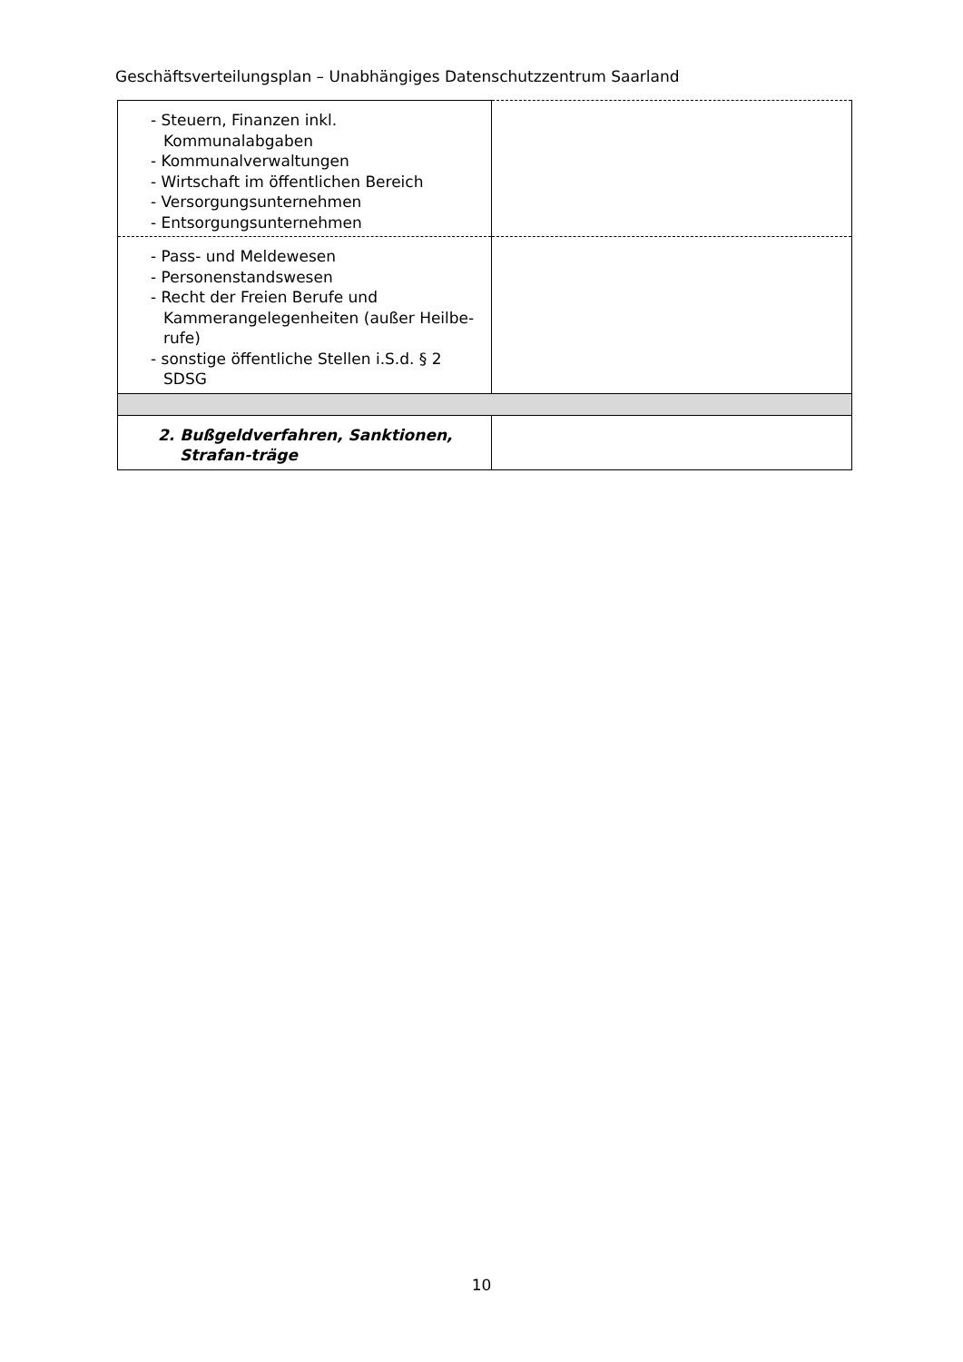Geschäftsverteilungsplan – Unabhängiges Datenschutzzentrum Saarland
| - Steuern, Finanzen inkl. Kommunalabgaben - Kommunalverwaltungen - Wirtschaft im öffentlichen Bereich - Versorgungsunternehmen - Entsorgungsunternehmen | |
| - Pass- und Meldewesen - Personenstandswesen - Recht der Freien Berufe und Kammerangelegenheiten (außer Heilbe-rufe) - sonstige öffentliche Stellen i.S.d. § 2 SDSG | |
| 2. Bußgeldverfahren, Sanktionen, Strafan-träge | |
10